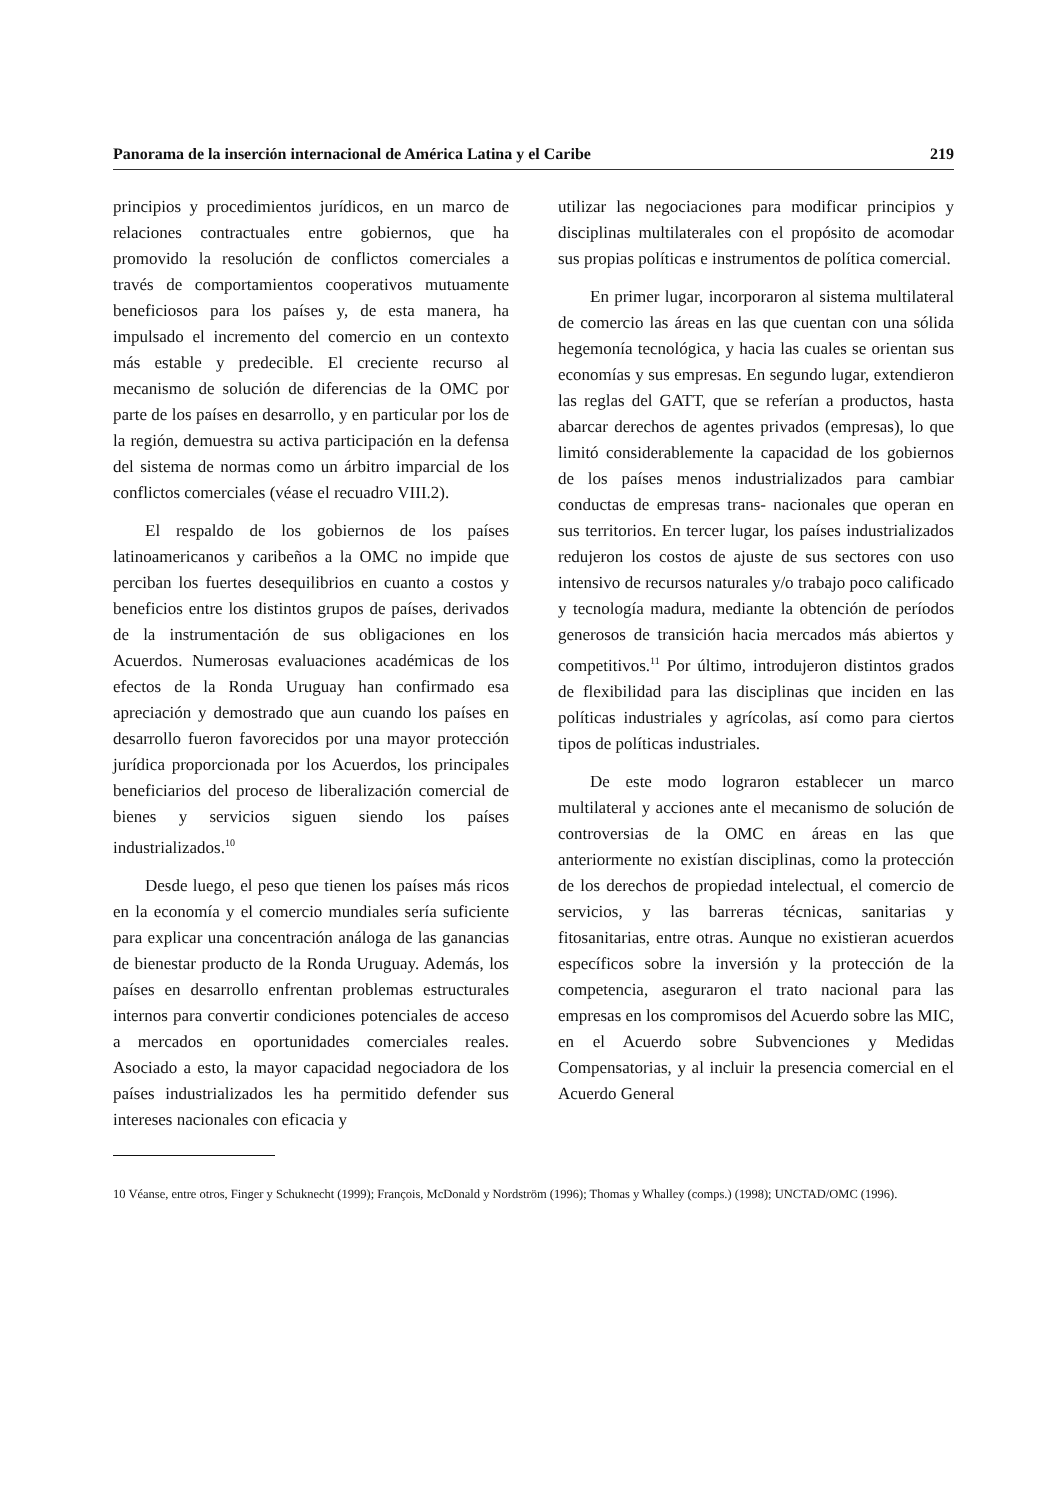Panorama de la inserción internacional de América Latina y el Caribe 219
principios y procedimientos jurídicos, en un marco de relaciones contractuales entre gobiernos, que ha promovido la resolución de conflictos comerciales a través de comportamientos cooperativos mutuamente beneficiosos para los países y, de esta manera, ha impulsado el incremento del comercio en un contexto más estable y predecible. El creciente recurso al mecanismo de solución de diferencias de la OMC por parte de los países en desarrollo, y en particular por los de la región, demuestra su activa participación en la defensa del sistema de normas como un árbitro imparcial de los conflictos comerciales (véase el recuadro VIII.2).
El respaldo de los gobiernos de los países latinoamericanos y caribeños a la OMC no impide que perciban los fuertes desequilibrios en cuanto a costos y beneficios entre los distintos grupos de países, derivados de la instrumentación de sus obligaciones en los Acuerdos. Numerosas evaluaciones académicas de los efectos de la Ronda Uruguay han confirmado esa apreciación y demostrado que aun cuando los países en desarrollo fueron favorecidos por una mayor protección jurídica proporcionada por los Acuerdos, los principales beneficiarios del proceso de liberalización comercial de bienes y servicios siguen siendo los países industrializados.<sup>10</sup>
Desde luego, el peso que tienen los países más ricos en la economía y el comercio mundiales sería suficiente para explicar una concentración análoga de las ganancias de bienestar producto de la Ronda Uruguay. Además, los países en desarrollo enfrentan problemas estructurales internos para convertir condiciones potenciales de acceso a mercados en oportunidades comerciales reales. Asociado a esto, la mayor capacidad negociadora de los países industrializados les ha permitido defender sus intereses nacionales con eficacia y
utilizar las negociaciones para modificar principios y disciplinas multilaterales con el propósito de acomodar sus propias políticas e instrumentos de política comercial.
En primer lugar, incorporaron al sistema multilateral de comercio las áreas en las que cuentan con una sólida hegemonía tecnológica, y hacia las cuales se orientan sus economías y sus empresas. En segundo lugar, extendieron las reglas del GATT, que se referían a productos, hasta abarcar derechos de agentes privados (empresas), lo que limitó considerablemente la capacidad de los gobiernos de los países menos industrializados para cambiar conductas de empresas trans- nacionales que operan en sus territorios. En tercer lugar, los países industrializados redujeron los costos de ajuste de sus sectores con uso intensivo de recursos naturales y/o trabajo poco calificado y tecnología madura, mediante la obtención de períodos generosos de transición hacia mercados más abiertos y competitivos.<sup>11</sup> Por último, introdujeron distintos grados de flexibilidad para las disciplinas que inciden en las políticas industriales y agrícolas, así como para ciertos tipos de políticas industriales.
De este modo lograron establecer un marco multilateral y acciones ante el mecanismo de solución de controversias de la OMC en áreas en las que anteriormente no existían disciplinas, como la protección de los derechos de propiedad intelectual, el comercio de servicios, y las barreras técnicas, sanitarias y fitosanitarias, entre otras. Aunque no existieran acuerdos específicos sobre la inversión y la protección de la competencia, aseguraron el trato nacional para las empresas en los compromisos del Acuerdo sobre las MIC, en el Acuerdo sobre Subvenciones y Medidas Compensatorias, y al incluir la presencia comercial en el Acuerdo General
10 Véanse, entre otros, Finger y Schuknecht (1999); François, McDonald y Nordström (1996); Thomas y Whalley (comps.) (1998); UNCTAD/OMC (1996).